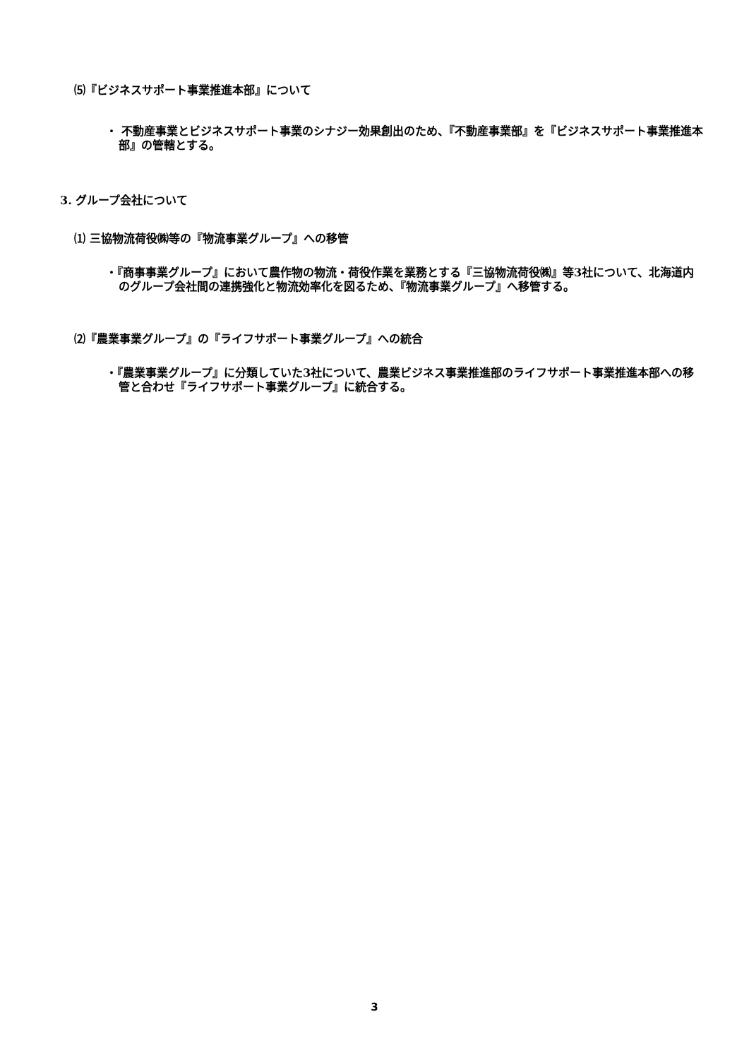⑸『ビジネスサポート事業推進本部』について
・ 不動産事業とビジネスサポート事業のシナジー効果創出のため、『不動産事業部』を『ビジネスサポート事業推進本部』の管轄とする。
3. グループ会社について
⑴ 三協物流荷役㈱等の『物流事業グループ』への移管
・『商事事業グループ』において農作物の物流・荷役作業を業務とする『三協物流荷役㈱』等3社について、北海道内のグループ会社間の連携強化と物流効率化を図るため、『物流事業グループ』へ移管する。
⑵『農業事業グループ』の『ライフサポート事業グループ』への統合
・『農業事業グループ』に分類していた3社について、農業ビジネス事業推進部のライフサポート事業推進本部への移管と合わせ『ライフサポート事業グループ』に統合する。
3